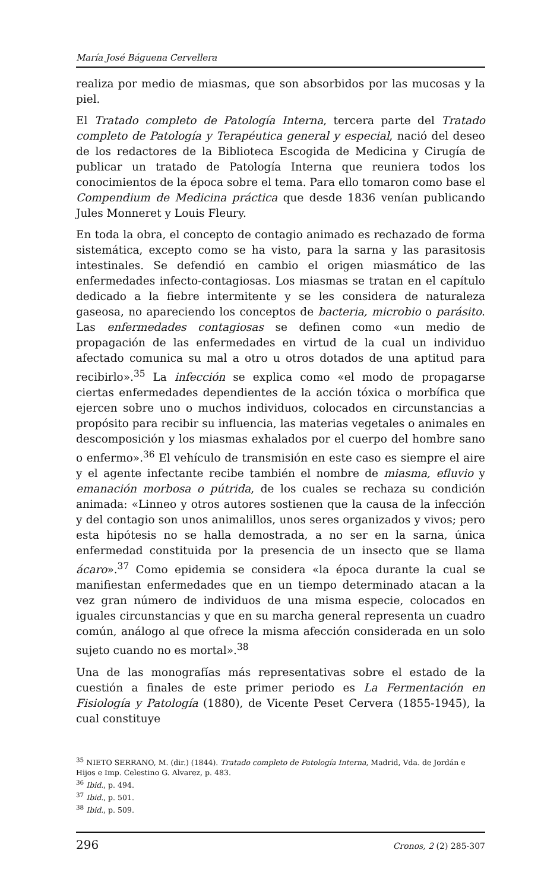María José Báguena Cervellera
realiza por medio de miasmas, que son absorbidos por las mucosas y la piel.
El Tratado completo de Patología Interna, tercera parte del Tratado completo de Patología y Terapéutica general y especial, nació del deseo de los redactores de la Biblioteca Escogida de Medicina y Cirugía de publicar un tratado de Patología Interna que reuniera todos los conocimientos de la época sobre el tema. Para ello tomaron como base el Compendium de Medicina práctica que desde 1836 venían publicando Jules Monneret y Louis Fleury.
En toda la obra, el concepto de contagio animado es rechazado de forma sistemática, excepto como se ha visto, para la sarna y las parasitosis intestinales. Se defendió en cambio el origen miasmático de las enfermedades infecto-contagiosas. Los miasmas se tratan en el capítulo dedicado a la fiebre intermitente y se les considera de naturaleza gaseosa, no apareciendo los conceptos de bacteria, microbio o parásito. Las enfermedades contagiosas se definen como «un medio de propagación de las enfermedades en virtud de la cual un individuo afectado comunica su mal a otro u otros dotados de una aptitud para recibirlo».<sup>35</sup> La infección se explica como «el modo de propagarse ciertas enfermedades dependientes de la acción tóxica o morbífica que ejercen sobre uno o muchos individuos, colocados en circunstancias a propósito para recibir su influencia, las materias vegetales o animales en descomposición y los miasmas exhalados por el cuerpo del hombre sano o enfermo».<sup>36</sup> El vehículo de transmisión en este caso es siempre el aire y el agente infectante recibe también el nombre de miasma, efluvio y emanación morbosa o pútrida, de los cuales se rechaza su condición animada: «Linneo y otros autores sostienen que la causa de la infección y del contagio son unos animalillos, unos seres organizados y vivos; pero esta hipótesis no se halla demostrada, a no ser en la sarna, única enfermedad constituida por la presencia de un insecto que se llama ácaro».<sup>37</sup> Como epidemia se considera «la época durante la cual se manifiestan enfermedades que en un tiempo determinado atacan a la vez gran número de individuos de una misma especie, colocados en iguales circunstancias y que en su marcha general representa un cuadro común, análogo al que ofrece la misma afección considerada en un solo sujeto cuando no es mortal».<sup>38</sup>
Una de las monografías más representativas sobre el estado de la cuestión a finales de este primer periodo es La Fermentación en Fisiología y Patología (1880), de Vicente Peset Cervera (1855-1945), la cual constituye
<sup>35</sup> NIETO SERRANO, M. (dir.) (1844). Tratado completo de Patología Interna, Madrid, Vda. de Jordán e Hijos e Imp. Celestino G. Alvarez, p. 483.
<sup>36</sup> Ibid., p. 494.
<sup>37</sup> Ibid., p. 501.
<sup>38</sup> Ibid., p. 509.
296 Cronos, 2 (2) 285-307